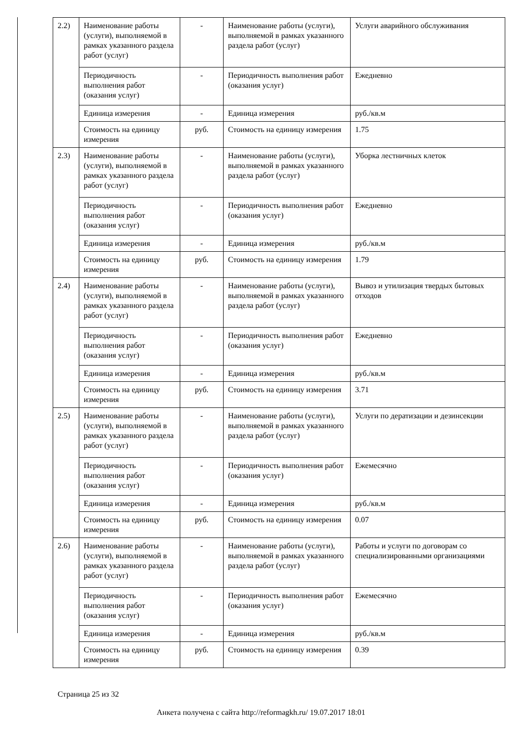| 2.2) | Наименование работы (услуги), выполняемой в рамках указанного раздела работ (услуг) | - | Наименование работы (услуги), выполняемой в рамках указанного раздела работ (услуг) | Услуги аварийного обслуживания |
| | Периодичность выполнения работ (оказания услуг) | - | Периодичность выполнения работ (оказания услуг) | Ежедневно |
| | Единица измерения | - | Единица измерения | руб./кв.м |
| | Стоимость на единицу измерения | руб. | Стоимость на единицу измерения | 1.75 |
| 2.3) | Наименование работы (услуги), выполняемой в рамках указанного раздела работ (услуг) | - | Наименование работы (услуги), выполняемой в рамках указанного раздела работ (услуг) | Уборка лестничных клеток |
| | Периодичность выполнения работ (оказания услуг) | - | Периодичность выполнения работ (оказания услуг) | Ежедневно |
| | Единица измерения | - | Единица измерения | руб./кв.м |
| | Стоимость на единицу измерения | руб. | Стоимость на единицу измерения | 1.79 |
| 2.4) | Наименование работы (услуги), выполняемой в рамках указанного раздела работ (услуг) | - | Наименование работы (услуги), выполняемой в рамках указанного раздела работ (услуг) | Вывоз и утилизация твердых бытовых отходов |
| | Периодичность выполнения работ (оказания услуг) | - | Периодичность выполнения работ (оказания услуг) | Ежедневно |
| | Единица измерения | - | Единица измерения | руб./кв.м |
| | Стоимость на единицу измерения | руб. | Стоимость на единицу измерения | 3.71 |
| 2.5) | Наименование работы (услуги), выполняемой в рамках указанного раздела работ (услуг) | - | Наименование работы (услуги), выполняемой в рамках указанного раздела работ (услуг) | Услуги по дератизации и дезинсекции |
| | Периодичность выполнения работ (оказания услуг) | - | Периодичность выполнения работ (оказания услуг) | Ежемесячно |
| | Единица измерения | - | Единица измерения | руб./кв.м |
| | Стоимость на единицу измерения | руб. | Стоимость на единицу измерения | 0.07 |
| 2.6) | Наименование работы (услуги), выполняемой в рамках указанного раздела работ (услуг) | - | Наименование работы (услуги), выполняемой в рамках указанного раздела работ (услуг) | Работы и услуги по договорам со специализированными организациями |
| | Периодичность выполнения работ (оказания услуг) | - | Периодичность выполнения работ (оказания услуг) | Ежемесячно |
| | Единица измерения | - | Единица измерения | руб./кв.м |
| | Стоимость на единицу измерения | руб. | Стоимость на единицу измерения | 0.39 |
Страница 25 из 32
Анкета получена с сайта http://reformagkh.ru/ 19.07.2017 18:01